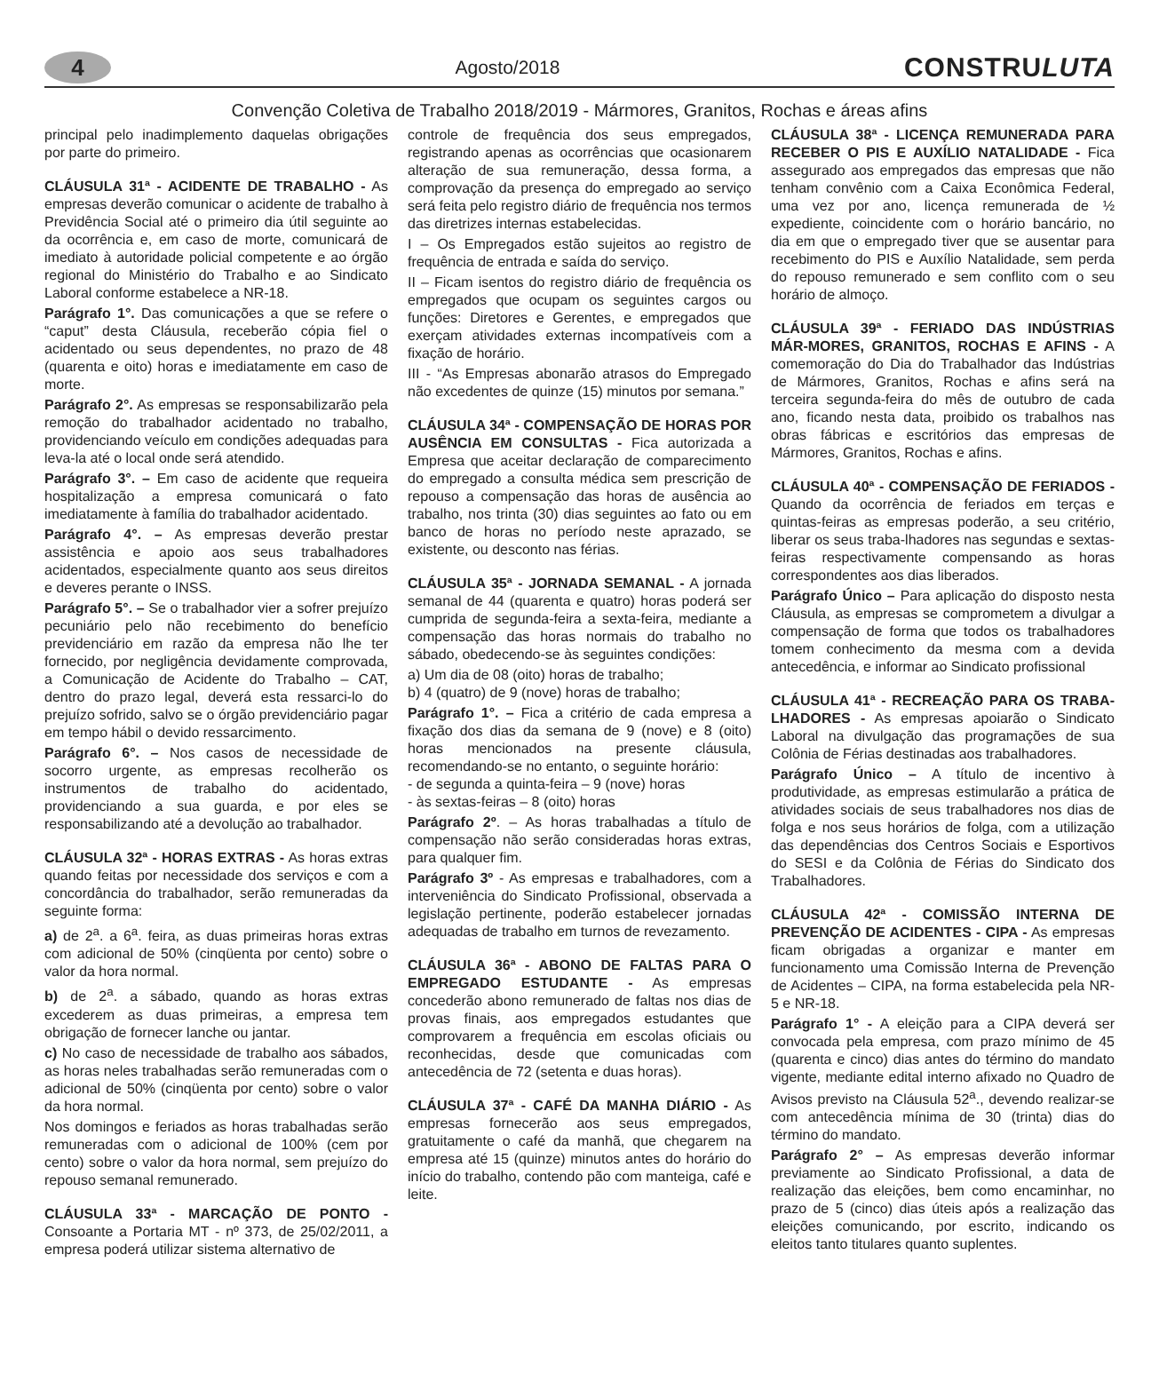4
Agosto/2018
CONSTRULUTA
Convenção Coletiva de Trabalho 2018/2019 - Mármores, Granitos, Rochas e áreas afins
principal pelo inadimplemento daquelas obrigações por parte do primeiro.
CLÁUSULA 31ª - ACIDENTE DE TRABALHO - As empresas deverão comunicar o acidente de trabalho à Previdência Social até o primeiro dia útil seguinte ao da ocorrência e, em caso de morte, comunicará de imediato à autoridade policial competente e ao órgão regional do Ministério do Trabalho e ao Sindicato Laboral conforme estabelece a NR-18.
Parágrafo 1°. Das comunicações a que se refere o “caput” desta Cláusula, receberão cópia fiel o acidentado ou seus dependentes, no prazo de 48 (quarenta e oito) horas e imediatamente em caso de morte.
Parágrafo 2°. As empresas se responsabilizarão pela remoção do trabalhador acidentado no trabalho, providenciando veículo em condições adequadas para leva-la até o local onde será atendido.
Parágrafo 3°. – Em caso de acidente que requeira hospitalização a empresa comunicará o fato imediatamente à família do trabalhador acidentado.
Parágrafo 4°. – As empresas deverão prestar assistência e apoio aos seus trabalhadores acidentados, especialmente quanto aos seus direitos e deveres perante o INSS.
Parágrafo 5°. – Se o trabalhador vier a sofrer prejuízo pecuniário pelo não recebimento do benefício previdenciário em razão da empresa não lhe ter fornecido, por negligência devidamente comprovada, a Comunicação de Acidente do Trabalho – CAT, dentro do prazo legal, deverá esta ressarci-lo do prejuízo sofrido, salvo se o órgão previdenciário pagar em tempo hábil o devido ressarcimento.
Parágrafo 6°. – Nos casos de necessidade de socorro urgente, as empresas recolherão os instrumentos de trabalho do acidentado, providenciando a sua guarda, e por eles se responsabilizando até a devolução ao trabalhador.
CLÁUSULA 32ª - HORAS EXTRAS - As horas extras quando feitas por necessidade dos serviços e com a concordância do trabalhador, serão remuneradas da seguinte forma:
a) de 2<sup>a</sup>. a 6<sup>a</sup>. feira, as duas primeiras horas extras com adicional de 50% (cinqüenta por cento) sobre o valor da hora normal.
b) de 2<sup>a</sup>. a sábado, quando as horas extras excederem as duas primeiras, a empresa tem obrigação de fornecer lanche ou jantar.
c) No caso de necessidade de trabalho aos sábados, as horas neles trabalhadas serão remuneradas com o adicional de 50% (cinqüenta por cento) sobre o valor da hora normal.
Nos domingos e feriados as horas trabalhadas serão remuneradas com o adicional de 100% (cem por cento) sobre o valor da hora normal, sem prejuízo do repouso semanal remunerado.
CLÁUSULA 33ª - MARCAÇÃO DE PONTO - Consoante a Portaria MT - nº 373, de 25/02/2011, a empresa poderá utilizar sistema alternativo de
controle de frequência dos seus empregados, registrando apenas as ocorrências que ocasionarem alteração de sua remuneração, dessa forma, a comprovação da presença do empregado ao serviço será feita pelo registro diário de frequência nos termos das diretrizes internas estabelecidas.
I – Os Empregados estão sujeitos ao registro de frequência de entrada e saída do serviço.
II – Ficam isentos do registro diário de frequência os empregados que ocupam os seguintes cargos ou funções: Diretores e Gerentes, e empregados que exerçam atividades externas incompatíveis com a fixação de horário.
III - “As Empresas abonarão atrasos do Empregado não excedentes de quinze (15) minutos por semana.”
CLÁUSULA 34ª - COMPENSAÇÃO DE HORAS POR AUSÊNCIA EM CONSULTAS - Fica autorizada a Empresa que aceitar declaração de comparecimento do empregado a consulta médica sem prescrição de repouso a compensação das horas de ausência ao trabalho, nos trinta (30) dias seguintes ao fato ou em banco de horas no período neste aprazado, se existente, ou desconto nas férias.
CLÁUSULA 35ª - JORNADA SEMANAL - A jornada semanal de 44 (quarenta e quatro) horas poderá ser cumprida de segunda-feira a sexta-feira, mediante a compensação das horas normais do trabalho no sábado, obedecendo-se às seguintes condições:
a) Um dia de 08 (oito) horas de trabalho;
b) 4 (quatro) de 9 (nove) horas de trabalho;
Parágrafo 1°. – Fica a critério de cada empresa a fixação dos dias da semana de 9 (nove) e 8 (oito) horas mencionados na presente cláusula, recomendando-se no entanto, o seguinte horário:
- de segunda a quinta-feira – 9 (nove) horas
- às sextas-feiras – 8 (oito) horas
Parágrafo 2º. – As horas trabalhadas a título de compensação não serão consideradas horas extras, para qualquer fim.
Parágrafo 3º - As empresas e trabalhadores, com a interveniência do Sindicato Profissional, observada a legislação pertinente, poderão estabelecer jornadas adequadas de trabalho em turnos de revezamento.
CLÁUSULA 36ª - ABONO DE FALTAS PARA O EMPREGADO ESTUDANTE - As empresas concederão abono remunerado de faltas nos dias de provas finais, aos empregados estudantes que comprovarem a frequência em escolas oficiais ou reconhecidas, desde que comunicadas com antecedência de 72 (setenta e duas horas).
CLÁUSULA 37ª - CAFÉ DA MANHA DIÁRIO - As empresas fornecerão aos seus empregados, gratuitamente o café da manhã, que chegarem na empresa até 15 (quinze) minutos antes do horário do início do trabalho, contendo pão com manteiga, café e leite.
CLÁUSULA 38ª - LICENÇA REMUNERADA PARA RECEBER O PIS E AUXÍLIO NATALIDADE - Fica assegurado aos empregados das empresas que não tenham convênio com a Caixa Econômica Federal, uma vez por ano, licença remunerada de ½ expediente, coincidente com o horário bancário, no dia em que o empregado tiver que se ausentar para recebimento do PIS e Auxílio Natalidade, sem perda do repouso remunerado e sem conflito com o seu horário de almoço.
CLÁUSULA 39ª - FERIADO DAS INDÚSTRIAS MÁR-MORES, GRANITOS, ROCHAS E AFINS - A comemoração do Dia do Trabalhador das Indústrias de Mármores, Granitos, Rochas e afins será na terceira segunda-feira do mês de outubro de cada ano, ficando nesta data, proibido os trabalhos nas obras fábricas e escritórios das empresas de Mármores, Granitos, Rochas e afins.
CLÁUSULA 40ª - COMPENSAÇÃO DE FERIADOS - Quando da ocorrência de feriados em terças e quintas-feiras as empresas poderão, a seu critério, liberar os seus traba-lhadores nas segundas e sextas-feiras respectivamente compensando as horas correspondentes aos dias liberados.
Parágrafo Único – Para aplicação do disposto nesta Cláusula, as empresas se comprometem a divulgar a compensação de forma que todos os trabalhadores tomem conhecimento da mesma com a devida antecedência, e informar ao Sindicato profissional
CLÁUSULA 41ª - RECREAÇÃO PARA OS TRABA-LHADORES - As empresas apoiarão o Sindicato Laboral na divulgação das programações de sua Colônia de Férias destinadas aos trabalhadores.
Parágrafo Único – A título de incentivo à produtividade, as empresas estimularão a prática de atividades sociais de seus trabalhadores nos dias de folga e nos seus horários de folga, com a utilização das dependências dos Centros Sociais e Esportivos do SESI e da Colônia de Férias do Sindicato dos Trabalhadores.
CLÁUSULA 42ª - COMISSÃO INTERNA DE PREVENÇÃO DE ACIDENTES - CIPA - As empresas ficam obrigadas a organizar e manter em funcionamento uma Comissão Interna de Prevenção de Acidentes – CIPA, na forma estabelecida pela NR-5 e NR-18.
Parágrafo 1° - A eleição para a CIPA deverá ser convocada pela empresa, com prazo mínimo de 45 (quarenta e cinco) dias antes do término do mandato vigente, mediante edital interno afixado no Quadro de Avisos previsto na Cláusula 52<sup>a</sup>., devendo realizar-se com antecedência mínima de 30 (trinta) dias do término do mandato.
Parágrafo 2° – As empresas deverão informar previamente ao Sindicato Profissional, a data de realização das eleições, bem como encaminhar, no prazo de 5 (cinco) dias úteis após a realização das eleições comunicando, por escrito, indicando os eleitos tanto titulares quanto suplentes.